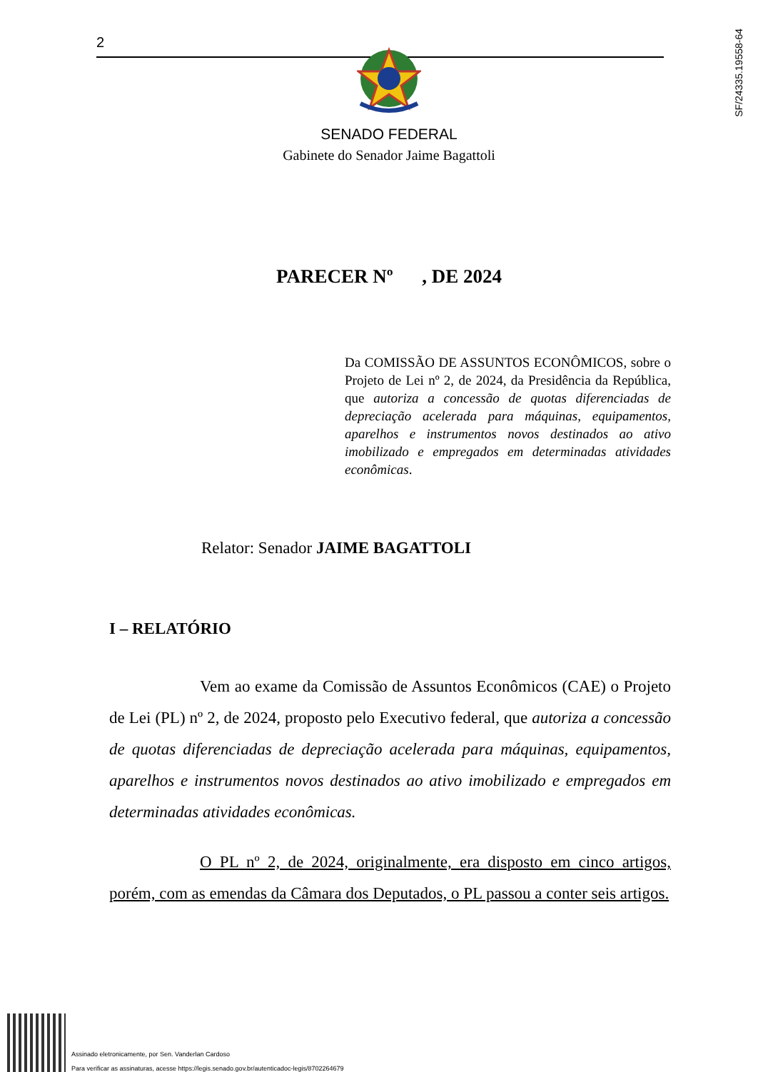2
SF/24335.19558-64
SENADO FEDERAL
Gabinete do Senador Jaime Bagattoli
PARECER Nº , DE 2024
Da COMISSÃO DE ASSUNTOS ECONÔMICOS, sobre o Projeto de Lei nº 2, de 2024, da Presidência da República, que autoriza a concessão de quotas diferenciadas de depreciação acelerada para máquinas, equipamentos, aparelhos e instrumentos novos destinados ao ativo imobilizado e empregados em determinadas atividades econômicas.
Relator: Senador JAIME BAGATTOLI
I – RELATÓRIO
Vem ao exame da Comissão de Assuntos Econômicos (CAE) o Projeto de Lei (PL) nº 2, de 2024, proposto pelo Executivo federal, que autoriza a concessão de quotas diferenciadas de depreciação acelerada para máquinas, equipamentos, aparelhos e instrumentos novos destinados ao ativo imobilizado e empregados em determinadas atividades econômicas.
O PL nº 2, de 2024, originalmente, era disposto em cinco artigos, porém, com as emendas da Câmara dos Deputados, o PL passou a conter seis artigos.
Assinado eletronicamente, por Sen. Vanderlan Cardoso
Para verificar as assinaturas, acesse https://legis.senado.gov.br/autenticadoc-legis/8702264679